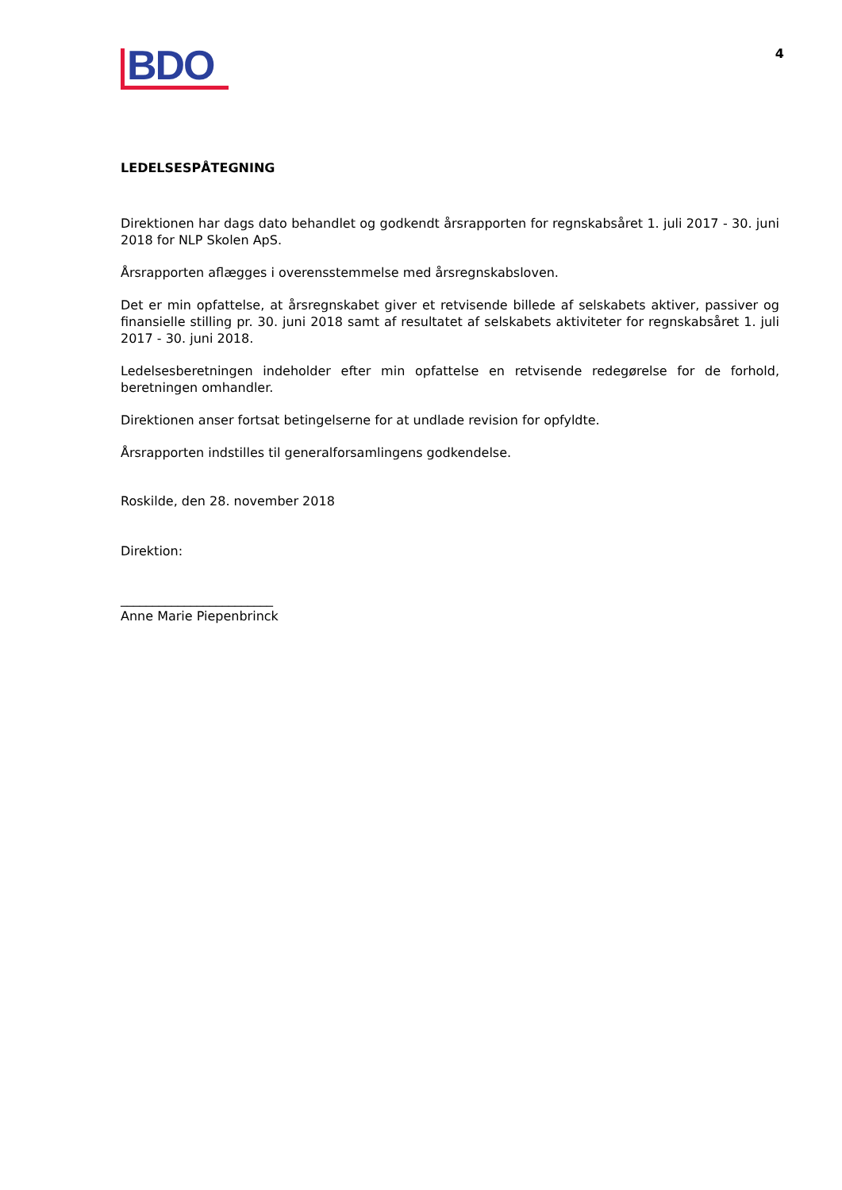BDO
4
LEDELSESPÅTEGNING
Direktionen har dags dato behandlet og godkendt årsrapporten for regnskabsåret 1. juli 2017 - 30. juni 2018 for NLP Skolen ApS.
Årsrapporten aflægges i overensstemmelse med årsregnskabsloven.
Det er min opfattelse, at årsregnskabet giver et retvisende billede af selskabets aktiver, passiver og finansielle stilling pr. 30. juni 2018 samt af resultatet af selskabets aktiviteter for regnskabsåret 1. juli 2017 - 30. juni 2018.
Ledelsesberetningen indeholder efter min opfattelse en retvisende redegørelse for de forhold, beretningen omhandler.
Direktionen anser fortsat betingelserne for at undlade revision for opfyldte.
Årsrapporten indstilles til generalforsamlingens godkendelse.
Roskilde, den 28. november 2018
Direktion:
________________________
Anne Marie Piepenbrinck